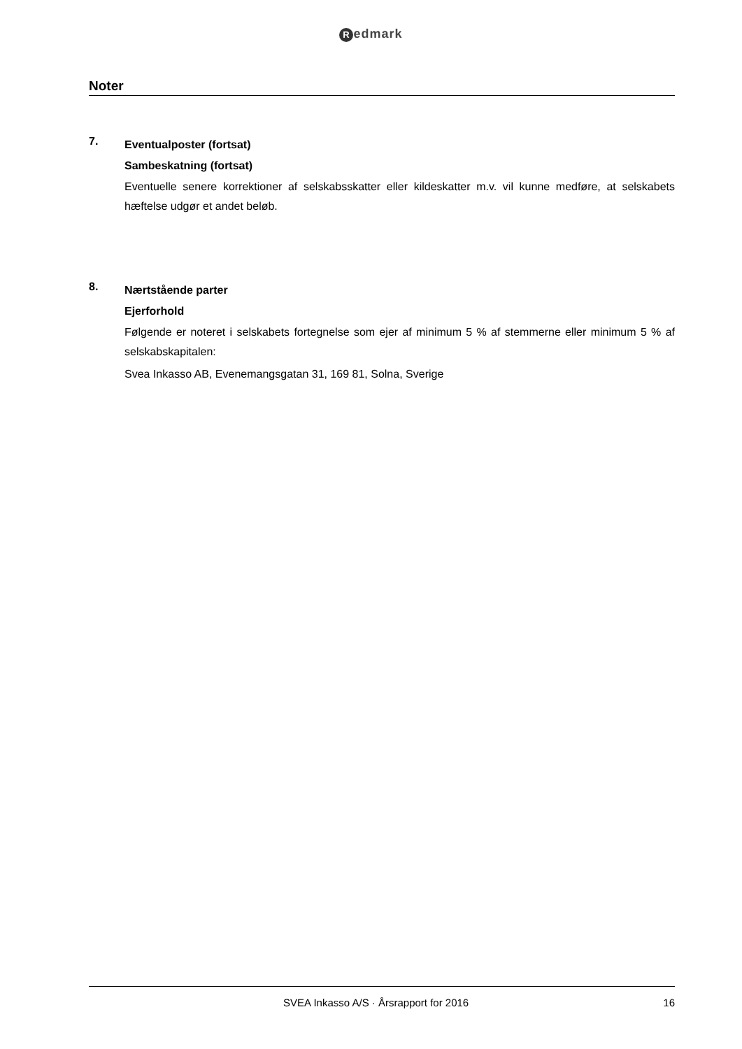Redmark
Noter
7.
Eventualposter (fortsat)
Sambeskatning (fortsat)
Eventuelle senere korrektioner af selskabsskatter eller kildeskatter m.v. vil kunne medføre, at selskabets hæftelse udgør et andet beløb.
8.
Nærtstående parter
Ejerforhold
Følgende er noteret i selskabets fortegnelse som ejer af minimum 5 % af stemmerne eller minimum 5 % af selskabskapitalen:
Svea Inkasso AB, Evenemangsgatan 31, 169 81, Solna, Sverige
SVEA Inkasso A/S · Årsrapport for 2016
16